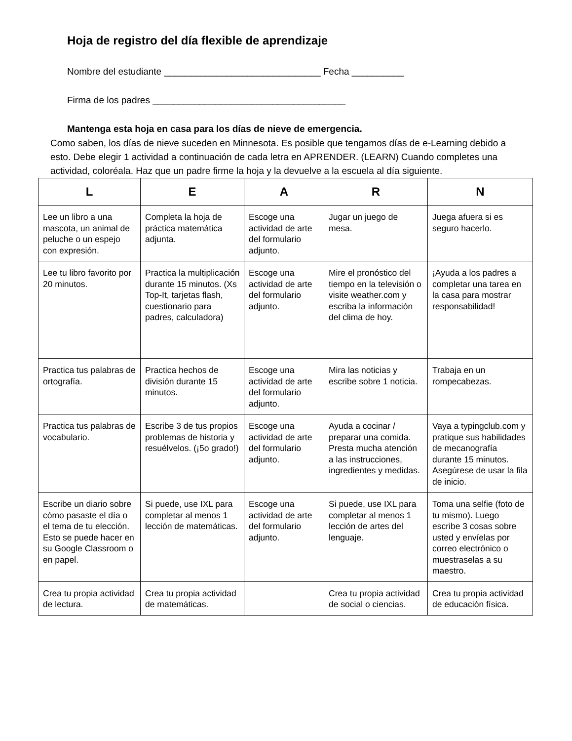Hoja de registro del día flexible de aprendizaje
Nombre del estudiante ______________________________ Fecha __________
Firma de los padres _____________________________________
Mantenga esta hoja en casa para los días de nieve de emergencia.
Como saben, los días de nieve suceden en Minnesota. Es posible que tengamos días de e-Learning debido a esto. Debe elegir 1 actividad a continuación de cada letra en APRENDER. (LEARN) Cuando completes una actividad, coloréala. Haz que un padre firme la hoja y la devuelve a la escuela al día siguiente.
| L | E | A | R | N |
| --- | --- | --- | --- | --- |
| Lee un libro a una mascota, un animal de peluche o un espejo con expresión. | Completa la hoja de práctica matemática adjunta. | Escoge una actividad de arte del formulario adjunto. | Jugar un juego de mesa. | Juega afuera si es seguro hacerlo. |
| Lee tu libro favorito por 20 minutos. | Practica la multiplicación durante 15 minutos. (Xs Top-It, tarjetas flash, cuestionario para padres, calculadora) | Escoge una actividad de arte del formulario adjunto. | Mire el pronóstico del tiempo en la televisión o visite weather.com y escriba la información del clima de hoy. | ¡Ayuda a los padres a completar una tarea en la casa para mostrar responsabilidad! |
| Practica tus palabras de ortografía. | Practica hechos de división durante 15 minutos. | Escoge una actividad de arte del formulario adjunto. | Mira las noticias y escribe sobre 1 noticia. | Trabaja en un rompecabezas. |
| Practica tus palabras de vocabulario. | Escribe 3 de tus propios problemas de historia y resuélvelos. (¡5o grado!) | Escoge una actividad de arte del formulario adjunto. | Ayuda a cocinar / preparar una comida. Presta mucha atención a las instrucciones, ingredientes y medidas. | Vaya a typingclub.com y pratique sus habilidades de mecanografía durante 15 minutos. Asegúrese de usar la fila de inicio. |
| Escribe un diario sobre cómo pasaste el día o el tema de tu elección. Esto se puede hacer en su Google Classroom o en papel. | Si puede, use IXL para completar al menos 1 lección de matemáticas. | Escoge una actividad de arte del formulario adjunto. | Si puede, use IXL para completar al menos 1 lección de artes del lenguaje. | Toma una selfie (foto de tu mismo). Luego escribe 3 cosas sobre usted y envíelas por correo electrónico o muestraselas a su maestro. |
| Crea tu propia actividad de lectura. | Crea tu propia actividad de matemáticas. | | Crea tu propia actividad de social o ciencias. | Crea tu propia actividad de educación física. |